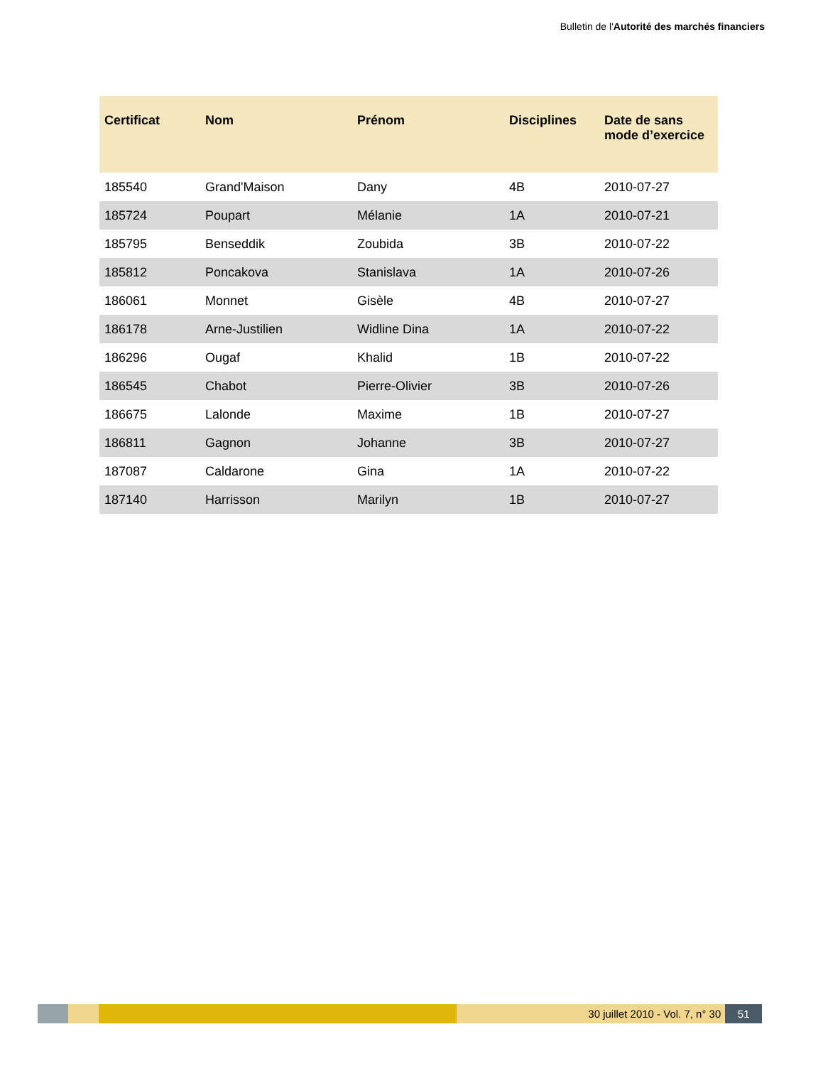Bulletin de l'Autorité des marchés financiers
| Certificat | Nom | Prénom | Disciplines | Date de sans mode d’exercice |
| --- | --- | --- | --- | --- |
| 185540 | Grand'Maison | Dany | 4B | 2010-07-27 |
| 185724 | Poupart | Mélanie | 1A | 2010-07-21 |
| 185795 | Benseddik | Zoubida | 3B | 2010-07-22 |
| 185812 | Poncakova | Stanislava | 1A | 2010-07-26 |
| 186061 | Monnet | Gisèle | 4B | 2010-07-27 |
| 186178 | Arne-Justilien | Widline Dina | 1A | 2010-07-22 |
| 186296 | Ougaf | Khalid | 1B | 2010-07-22 |
| 186545 | Chabot | Pierre-Olivier | 3B | 2010-07-26 |
| 186675 | Lalonde | Maxime | 1B | 2010-07-27 |
| 186811 | Gagnon | Johanne | 3B | 2010-07-27 |
| 187087 | Caldarone | Gina | 1A | 2010-07-22 |
| 187140 | Harrisson | Marilyn | 1B | 2010-07-27 |
30 juillet 2010 - Vol. 7, n° 30 51